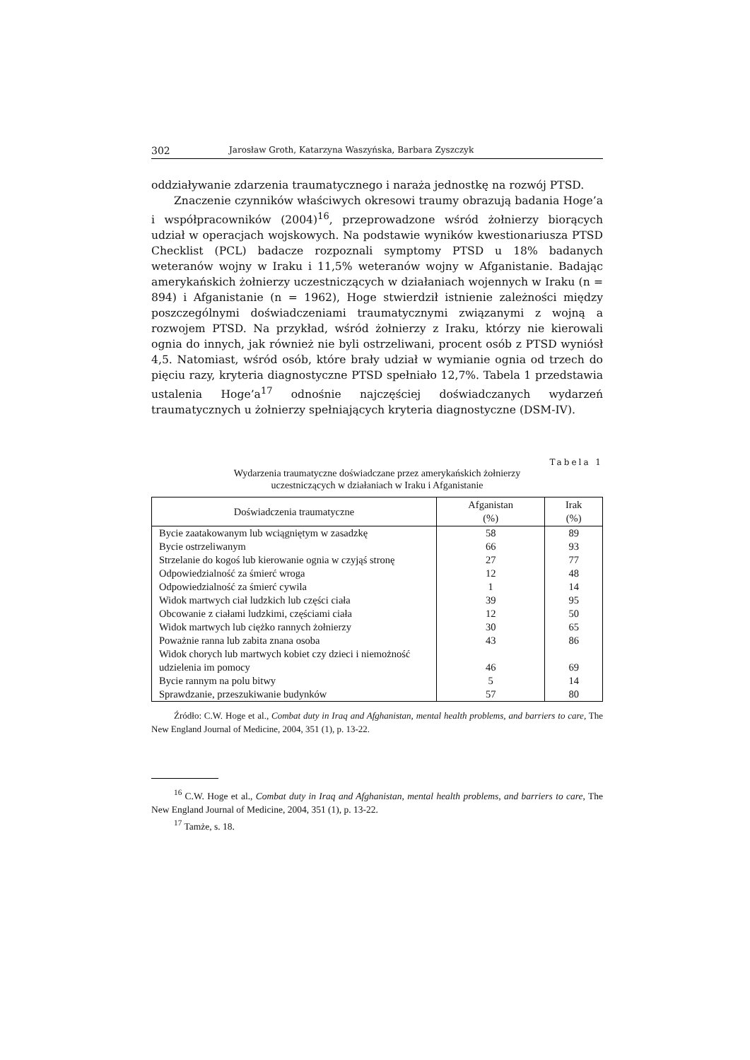302 Jarosław Groth, Katarzyna Waszyńska, Barbara Zyszczyk
oddziaływanie zdarzenia traumatycznego i naraża jednostkę na rozwój PTSD.
Znaczenie czynników właściwych okresowi traumy obrazują badania Hoge’a i współpracowników (2004)<sup>16</sup>, przeprowadzone wśród żołnierzy biorących udział w operacjach wojskowych. Na podstawie wyników kwestionariusza PTSD Checklist (PCL) badacze rozpoznali symptomy PTSD u 18% badanych weteranów wojny w Iraku i 11,5% weteranów wojny w Afganistanie. Badając amerykańskich żołnierzy uczestniczących w działaniach wojennych w Iraku (n = 894) i Afganistanie (n = 1962), Hoge stwierdził istnienie zależności między poszczególnymi doświadczeniami traumatycznymi związanymi z wojną a rozwojem PTSD. Na przykład, wśród żołnierzy z Iraku, którzy nie kierowali ognia do innych, jak również nie byli ostrzeliwani, procent osób z PTSD wyniósł 4,5. Natomiast, wśród osób, które brały udział w wymianie ognia od trzech do pięciu razy, kryteria diagnostyczne PTSD spełniało 12,7%. Tabela 1 przedstawia ustalenia Hoge’a<sup>17</sup> odnośnie najczęściej doświadczanych wydarzeń traumatycznych u żołnierzy spełniających kryteria diagnostyczne (DSM-IV).
Tabela 1
Wydarzenia traumatyczne doświadczane przez amerykańskich żołnierzy
uczestniczących w działaniach w Iraku i Afganistanie
| Doświadczenia traumatyczne | Afganistan (%) | Irak (%) |
| --- | --- | --- |
| Bycie zaatakowanym lub wciągniętym w zasadzkę | 58 | 89 |
| Bycie ostrzeliwanym | 66 | 93 |
| Strzelanie do kogoś lub kierowanie ognia w czyjąś stronę | 27 | 77 |
| Odpowiedzialność za śmierć wroga | 12 | 48 |
| Odpowiedzialność za śmierć cywila | 1 | 14 |
| Widok martwych ciał ludzkich lub części ciała | 39 | 95 |
| Obcowanie z ciałami ludzkimi, częściami ciała | 12 | 50 |
| Widok martwych lub ciężko rannych żołnierzy | 30 | 65 |
| Poważnie ranna lub zabita znana osoba | 43 | 86 |
| Widok chorych lub martwych kobiet czy dzieci i niemożność udzielenia im pomocy | 46 | 69 |
| Bycie rannym na polu bitwy | 5 | 14 |
| Sprawdzanie, przeszukiwanie budynków | 57 | 80 |
Źródło: C.W. Hoge et al., Combat duty in Iraq and Afghanistan, mental health problems, and barriers to care, The New England Journal of Medicine, 2004, 351 (1), p. 13-22.
<sup>16</sup> C.W. Hoge et al., Combat duty in Iraq and Afghanistan, mental health problems, and barriers to care, The New England Journal of Medicine, 2004, 351 (1), p. 13-22.
<sup>17</sup> Tamże, s. 18.